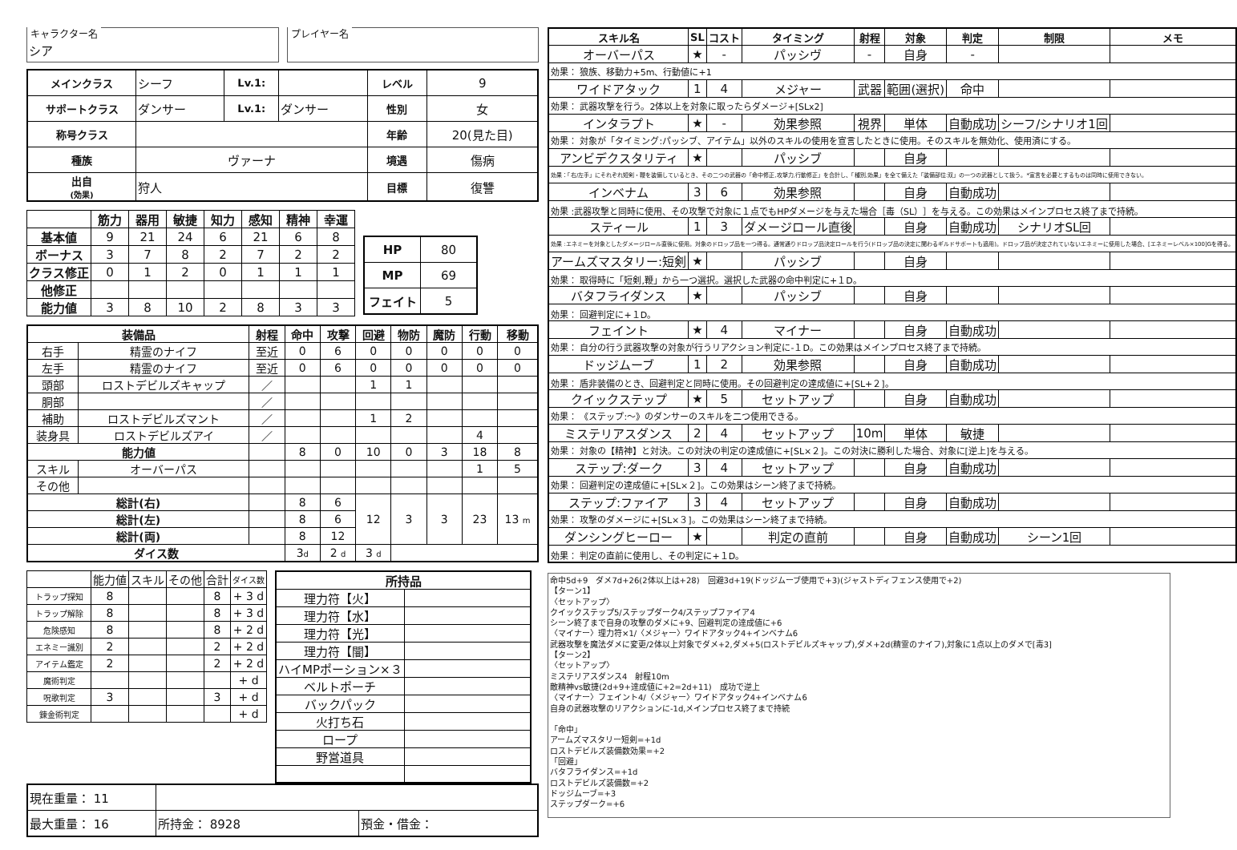キャラクター名
シア
プレイヤー名
| メインクラス | シーフ | Lv.1: | | レベル | 9 |
| サポートクラス | ダンサー | Lv.1: | ダンサー | 性別 | 女 |
| 称号クラス | | | | 年齢 | 20(見た目) |
| 種族 | ヴァーナ | | | 境遇 | 傷病 |
| 出自 (効果) | 狩人 | | | 目標 | 復讐 |
| | 筋力 | 器用 | 敏捷 | 知力 | 感知 | 精神 | 幸運 |
| --- | --- | --- | --- | --- | --- | --- | --- |
| 基本値 | 9 | 21 | 24 | 6 | 21 | 6 | 8 |
| ボーナス | 3 | 7 | 8 | 2 | 7 | 2 | 2 |
| クラス修正 | 0 | 1 | 2 | 0 | 1 | 1 | 1 |
| 他修正 | | | | | | | |
| 能力値 | 3 | 8 | 10 | 2 | 8 | 3 | 3 |
| HP | 80 |
| MP | 69 |
| フェイト | 5 |
| 装備品 | | 射程 | 命中 | 攻撃 | 回避 | 物防 | 魔防 | 行動 | 移動 |
| --- | --- | --- | --- | --- | --- | --- | --- | --- | --- |
| 右手 | 精霊のナイフ | 至近 | 0 | 6 | 0 | 0 | 0 | 0 | 0 |
| 左手 | 精霊のナイフ | 至近 | 0 | 6 | 0 | 0 | 0 | 0 | 0 |
| 頭部 | ロストデビルズキャップ | ／ | | | 1 | 1 | | | |
| 胴部 | | ／ | | | | | | | |
| 補助 | ロストデビルズマント | ／ | | | 1 | 2 | | | |
| 装身具 | ロストデビルズアイ | ／ | | | | | | 4 | |
| 能力値 | | | 8 | 0 | 10 | 0 | 3 | 18 | 8 |
| スキル | オーバーパス | | | | | | | 1 | 5 |
| その他 | | | | | | | | | |
| 総計(右) | | | 8 | 6 | 12 | 3 | 3 | 23 | 13 m |
| 総計(左) | | | 8 | 6 | | | | | |
| 総計(両) | | | 8 | 12 | | | | | |
| ダイス数 | | | 3 d | 2 d | 3 d | | | | |
| | 能力値 | スキル | その他 | 合計 | ダイス数 |
| トラップ探知 | 8 | | | 8 | + 3 d |
| トラップ解除 | 8 | | | 8 | + 3 d |
| 危険感知 | 8 | | | 8 | + 2 d |
| エネミー識別 | 2 | | | 2 | + 2 d |
| アイテム鑑定 | 2 | | | 2 | + 2 d |
| 魔術判定 | | | | | + d |
| 呪歌判定 | 3 | | | 3 | + d |
| 錬金術判定 | | | | | + d |
| 所持品 | |
| --- | --- |
| 理力符【火】 | |
| 理力符【水】 | |
| 理力符【光】 | |
| 理力符【闇】 | |
| ハイMPポーション×３ | |
| ベルトポーチ | |
| バックパック | |
| 火打ち石 | |
| ロープ | |
| 野営道具 | |
| 現在重量： 11 | | |
| 最大重量： 16 | 所持金： 8928 | 預金・借金： |
| スキル名 | SL | コスト | タイミング | 射程 | 対象 | 判定 | 制限 | メモ |
| --- | --- | --- | --- | --- | --- | --- | --- | --- |
| オーバーパス | ★ | - | パッシヴ | - | 自身 | - | | |
| 効果： 狼族、移動力+5m、行動値に+1 | | | | | | | | |
| ワイドアタック | 1 | 4 | メジャー | 武器 | 範囲(選択) | 命中 | | |
| 効果： 武器攻撃を行う。2体以上を対象に取ったらダメージ+[SLx2] | | | | | | | | |
| インタラプト | ★ | - | 効果参照 | 視界 | 単体 | 自動成功 | シーフ/シナリオ1回 | |
| 効果： 対象が「タイミング:パッシブ、アイテム」以外のスキルの使用を宣言したときに使用。そのスキルを無効化、使用済にする。 | | | | | | | | |
| アンビデクスタリティ | ★ | | パッシブ | | 自身 | | | |
| 効果：「右/左手」にそれぞれ短剣・鞭を装備しているとき、その二つの武器の「命中修正,攻撃力,行動修正」を合計し、「種別,効果」を全て備えた「装備部位:双」の一つの武器として扱う。*宣言を必要とするものは同時に使用できない。 | | | | | | | | |
| インベナム | 3 | 6 | 効果参照 | | 自身 | 自動成功 | | |
| 効果 :武器攻撃と同時に使用、その攻撃で対象に１点でもHPダメージを与えた場合［毒（SL）］を与える。この効果はメインプロセス終了まで持続。 | | | | | | | | |
| スティール | 1 | 3 | ダメージロール直後 | | 自身 | 自動成功 | シナリオSL回 | |
| 効果 :エネミーを対象としたダメージロール直後に使用。対象のドロップ品を一つ得る。通常通りドロップ品決定ロールを行う(ドロップ品の決定に関わるギルドサポートも適用)。ドロップ品が決定されていないエネミーに使用した場合、[エネミーレベル×100]Gを得る。 | | | | | | | | |
| アームズマスタリー:短剣 | ★ | | パッシブ | | 自身 | | | |
| 効果： 取得時に「短剣,鞭」から一つ選択。選択した武器の命中判定に+１D。 | | | | | | | | |
| バタフライダンス | ★ | | パッシブ | | 自身 | | | |
| 効果： 回避判定に+１D。 | | | | | | | | |
| フェイント | ★ | 4 | マイナー | | 自身 | 自動成功 | | |
| 効果： 自分の行う武器攻撃の対象が行うリアクション判定に-１D。この効果はメインプロセス終了まで持続。 | | | | | | | | |
| ドッジムーブ | 1 | 2 | 効果参照 | | 自身 | 自動成功 | | |
| 効果： 盾非装備のとき、回避判定と同時に使用。その回避判定の達成値に+[SL+２]。 | | | | | | | | |
| クイックステップ | ★ | 5 | セットアップ | | 自身 | 自動成功 | | |
| 効果： 《ステップ:～》のダンサーのスキルを二つ使用できる。 | | | | | | | | |
| ミステリアスダンス | 2 | 4 | セットアップ | 10m | 単体 | 敏捷 | | |
| 効果： 対象の【精神】と対決。この対決の判定の達成値に+[SL×２]。この対決に勝利した場合、対象に[逆上]を与える。 | | | | | | | | |
| ステップ:ダーク | 3 | 4 | セットアップ | | 自身 | 自動成功 | | |
| 効果： 回避判定の達成値に+[SL×２]。この効果はシーン終了まで持続。 | | | | | | | | |
| ステップ:ファイア | 3 | 4 | セットアップ | | 自身 | 自動成功 | | |
| 効果： 攻撃のダメージに+[SL×３]。この効果はシーン終了まで持続。 | | | | | | | | |
| ダンシングヒーロー | ★ | | 判定の直前 | | 自身 | 自動成功 | シーン1回 | |
| 効果： 判定の直前に使用し、その判定に+１D。 | | | | | | | | |
命中5d+9　ダメ7d+26(2体以上は+28)　回避3d+19(ドッジムーブ使用で+3)(ジャストディフェンス使用で+2)
【ターン1】
〈セットアップ〉
クイックステップ5/ステップダーク4/ステップファイア4
シーン終了まで自身の攻撃のダメに+9、回避判定の達成値に+6
〈マイナー〉理力符×1/〈メジャー〉ワイドアタック4+インベナム6
武器攻撃を魔法ダメに変更/2体以上対象でダメ+2,ダメ+5(ロストデビルズキャップ),ダメ+2d(精霊のナイフ),対象に1点以上のダメで[毒3]
【ターン2】
〈セットアップ〉
ミステリアスダンス4　射程10m
敵精神vs敏捷(2d+9+達成値に+2=2d+11)　成功で逆上
〈マイナー〉フェイント4/〈メジャー〉ワイドアタック4+インベナム6
自身の武器攻撃のリアクションに-1d,メインプロセス終了まで持続
「命中」
アームズマスタリー短剣=+1d
ロストデビルズ装備数効果=+2
「回避」
バタフライダンス=+1d
ロストデビルズ装備数=+2
ドッジムーブ=+3
ステップダーク=+6